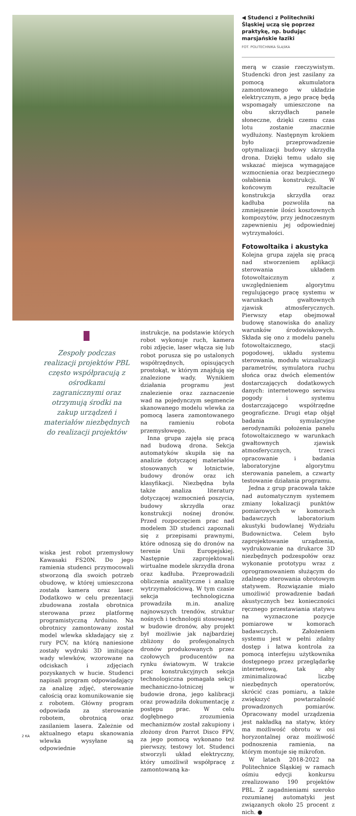◀ Studenci z Politechniki Śląskiej uczą się poprzez praktykę, np. budując marsjańskie łaziki
FOT. POLITECHNIKA ŚLĄSKA
merą w czasie rzeczywistym. Studencki dron jest zasilany za pomocą akumulatora zamontowanego w układzie elektrycznym, a jego pracę będą wspomagały umieszczone na obu skrzydłach panele słoneczne, dzięki czemu czas lotu zostanie znacznie wydłużony. Następnym krokiem było przeprowadzenie optymalizacji budowy skrzydła drona. Dzięki temu udało się wskazać miejsca wymagające wzmocnienia oraz bezpiecznego osłabienia konstrukcji. W końcowym rezultacie konstrukcja skrzydła oraz kadłuba pozwoliła na zmniejszenie ilości kosztownych kompozytów, przy jednoczesnym zapewnieniu jej odpowiedniej wytrzymałości.
Fotowoltaika i akustyka
Kolejna grupa zajęła się pracą nad stworzeniem aplikacji sterowania układem fotowoltaicznym z uwzględnieniem algorytmu regulującego pracę systemu w warunkach gwałtownych zjawisk atmosferycznych. Pierwszy etap obejmował budowę stanowiska do analizy warunków środowiskowych. Składa się ono z modelu panelu fotowoltaicznego, stacji pogodowej, układu systemu sterowania, modułu wizualizacji parametrów, symulatora ruchu słońca oraz dwóch elementów dostarczających dodatkowych danych: internetowego serwisu pogody i systemu dostarczającego współrzędne geograficzne. Drugi etap objął badania symulacyjne aerodynamiki położenia panelu fotowoltaicznego w warunkach gwałtownych zjawisk atmosferycznych, trzeci opracowanie i badania laboratoryjne algorytmu sterowania panelem, a czwarty testowanie działania programu.
Jedna z grup pracowała także nad automatycznym systemem zmiany lokalizacji punktów pomiarowych w komorach badawczych laboratorium akustyki budowlanej Wydziału Budownictwa. Celem było zaprojektowanie urządzenia, wydrukowanie na drukarce 3D niezbędnych podzespołów oraz wykonanie prototypu wraz z oprogramowaniem służącym do zdalnego sterowania obrotowym statywem. Rozwiązanie miało umożliwić prowadzenie badań akustycznych bez konieczności ręcznego przestawiania statywu na wyznaczone pozycje pomiarowe w komorach badawczych. Założeniem systemu jest w pełni zdalny dostęp i łatwa kontrola za pomocą interfejsu użytkownika dostępnego przez przeglądarkę internetową, tak aby zminimalizować liczbę niezbędnych operatorów, skrócić czas pomiaru, a także zwiększyć powtarzalność prowadzonych pomiarów. Opracowany model urządzenia jest nakładką na statyw, który ma możliwość obrotu w osi horyzontalnej oraz możliwość podnoszenia ramienia, na którym montuje się mikrofon.
W latach 2018-2022 na Politechnice Śląskiej w ramach ośmiu edycji konkursu zrealizowano 190 projektów PBL. Z zagadnieniami szeroko rozumianej automatyki jest związanych około 25 procent z nich. ●
Zespoły podczas realizacji projektów PBL często współpracują z ośrodkami zagranicznymi oraz otrzymują środki na zakup urządzeń i materiałów niezbędnych do realizacji projektów
wiska jest robot przemysłowy Kawasaki FS20N. Do jego ramienia studenci przymocowali stworzoną dla swoich potrzeb obudowę, w której umieszczona została kamera oraz laser. Dodatkowo w celu prezentacji zbudowana została obrotnica sterowana przez platformę programistyczną Arduino. Na obrotnicy zamontowany został model wlewka składający się z rury PCV, na którą naniesione zostały wydruki 3D imitujące wady wlewków, wzorowane na odciskach i zdjęciach pozyskanych w hucie. Studenci napisali program odpowiadający za analizę zdjęć, sterowanie całością oraz komunikowanie się z robotem. Główny program odpowiada za sterowanie robotem, obrotnicą oraz zasilaniem lasera. Zależnie od aktualnego etapu skanowania wlewka wysyłane są odpowiednie
instrukcje, na podstawie których robot wykonuje ruch, kamera robi zdjęcie, laser włącza się lub robot porusza się po ustalonych współrzędnych, opisujących prostokąt, w którym znajdują się znalezione wady. Wynikiem działania programu jest znalezienie oraz zaznaczenie wad na pojedynczym segmencie skanowanego modelu wlewka za pomocą lasera zamontowanego na ramieniu robota przemysłowego.
Inna grupa zajęła się pracą nad budową drona. Sekcja automatyków skupiła się na analizie dotyczącej materiałów stosowanych w lotnictwie, budowy dronów oraz ich klasyfikacji. Niezbędna była także analiza literatury dotyczącej wzmocnień poszycia, budowy skrzydła oraz konstrukcji nośnej dronów. Przed rozpoczęciem prac nad modelem 3D studenci zapoznali się z przepisami prawnymi, które odnoszą się do dronów na terenie Unii Europejskiej. Następnie zaprojektowali wirtualne modele skrzydła drona oraz kadłuba. Przeprowadzili obliczenia analityczne i analizę wytrzymałościową. W tym czasie sekcja technologiczna prowadziła m.in. analizę najnowszych trendów, struktur nośnych i technologii stosowanej w budowie dronów, aby projekt był możliwie jak najbardziej zbliżony do profesjonalnych dronów produkowanych przez czołowych producentów na rynku światowym. W trakcie prac konstrukcyjnych sekcja technologiczna pomagała sekcji mechaniczno-lotniczej w budowie drona, jego kalibracji oraz prowadziła dokumentację z postępu prac. W celu dogłębnego zrozumienia mechanizmów został zakupiony i złożony dron Parrot Disco FPV, za jego pomocą wykonano też pierwszy, testowy lot. Studenci stworzyli układ elektryczny, który umożliwił współpracę z zamontowaną ka-
2 KA